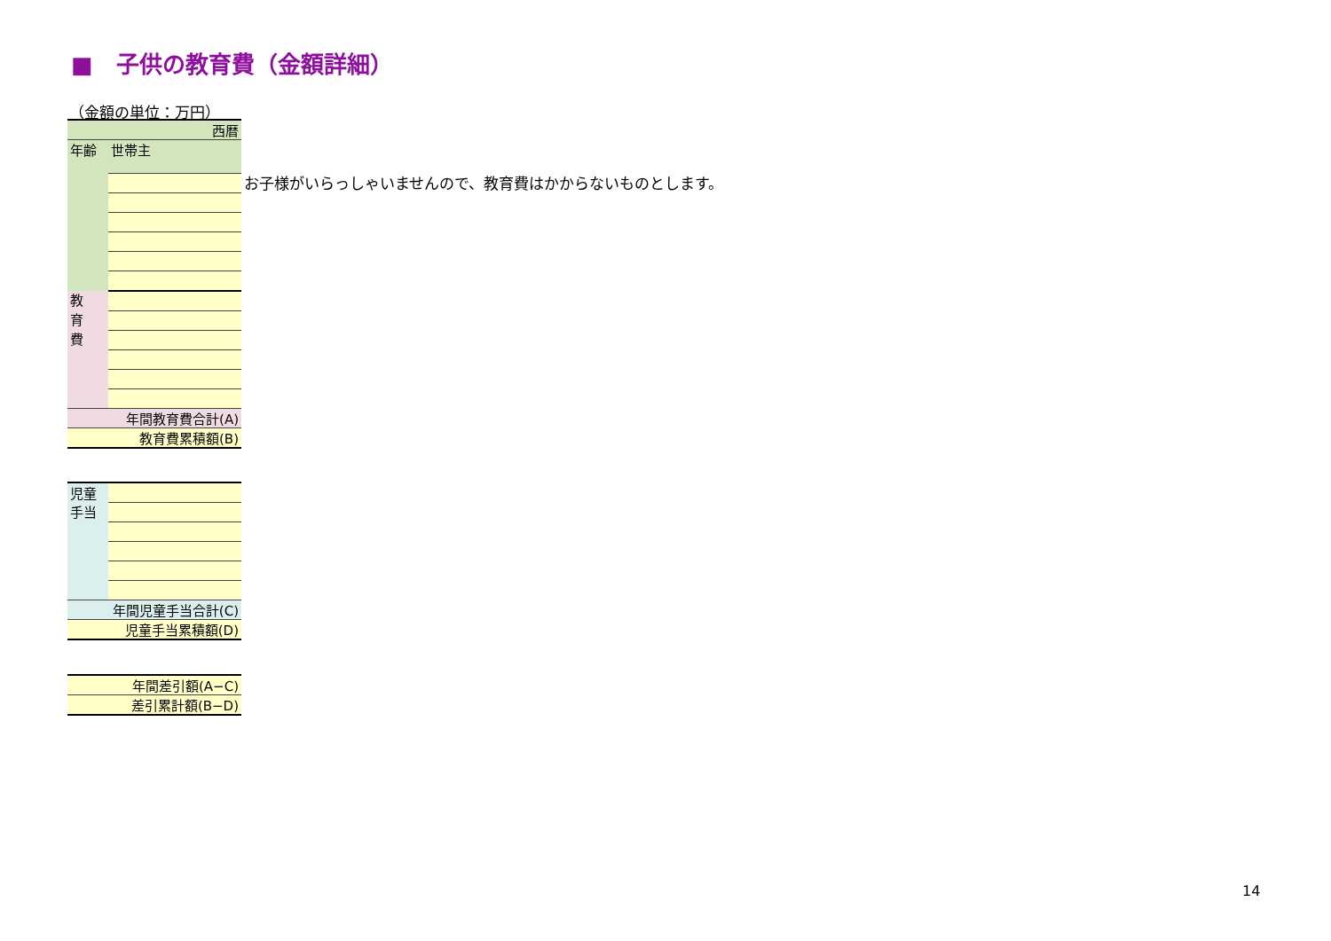■　子供の教育費（金額詳細）
（金額の単位：万円）
| 西暦 | |
| 年齢 | 世帯主 |
| 教 育 費 | |
| 年間教育費合計(A) | |
| 教育費累積額(B) | |
お子様がいらっしゃいませんので、教育費はかからないものとします。
| 児童 手当 | |
| 年間児童手当合計(C) | |
| 児童手当累積額(D) | |
| 年間差引額(A−C) |
| 差引累計額(B−D) |
14